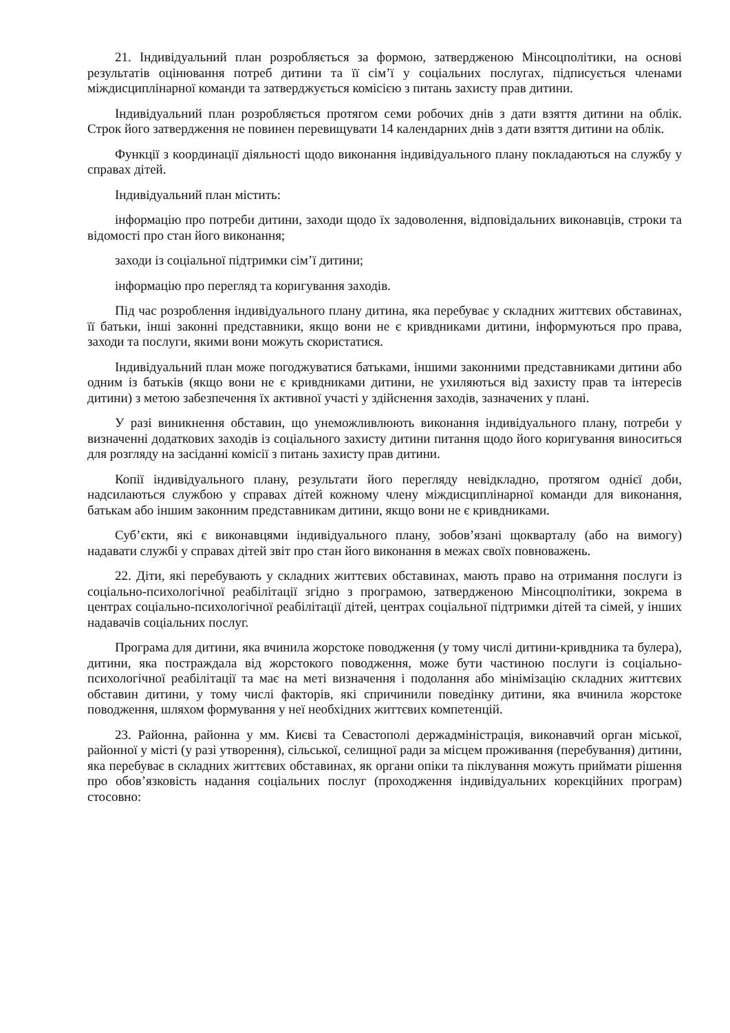21. Індивідуальний план розробляється за формою, затвердженою Мінсоцполітики, на основі результатів оцінювання потреб дитини та її сім’ї у соціальних послугах, підписується членами міждисциплінарної команди та затверджується комісією з питань захисту прав дитини.
Індивідуальний план розробляється протягом семи робочих днів з дати взяття дитини на облік. Строк його затвердження не повинен перевищувати 14 календарних днів з дати взяття дитини на облік.
Функції з координації діяльності щодо виконання індивідуального плану покладаються на службу у справах дітей.
Індивідуальний план містить:
інформацію про потреби дитини, заходи щодо їх задоволення, відповідальних виконавців, строки та відомості про стан його виконання;
заходи із соціальної підтримки сім’ї дитини;
інформацію про перегляд та коригування заходів.
Під час розроблення індивідуального плану дитина, яка перебуває у складних життєвих обставинах, її батьки, інші законні представники, якщо вони не є кривдниками дитини, інформуються про права, заходи та послуги, якими вони можуть скористатися.
Індивідуальний план може погоджуватися батьками, іншими законними представниками дитини або одним із батьків (якщо вони не є кривдниками дитини, не ухиляються від захисту прав та інтересів дитини) з метою забезпечення їх активної участі у здійснення заходів, зазначених у плані.
У разі виникнення обставин, що унеможливлюють виконання індивідуального плану, потреби у визначенні додаткових заходів із соціального захисту дитини питання щодо його коригування виноситься для розгляду на засіданні комісії з питань захисту прав дитини.
Копії індивідуального плану, результати його перегляду невідкладно, протягом однієї доби, надсилаються службою у справах дітей кожному члену міждисциплінарної команди для виконання, батькам або іншим законним представникам дитини, якщо вони не є кривдниками.
Суб’єкти, які є виконавцями індивідуального плану, зобов’язані щокварталу (або на вимогу) надавати службі у справах дітей звіт про стан його виконання в межах своїх повноважень.
22. Діти, які перебувають у складних життєвих обставинах, мають право на отримання послуги із соціально-психологічної реабілітації згідно з програмою, затвердженою Мінсоцполітики, зокрема в центрах соціально-психологічної реабілітації дітей, центрах соціальної підтримки дітей та сімей, у інших надавачів соціальних послуг.
Програма для дитини, яка вчинила жорстоке поводження (у тому числі дитини-кривдника та булера), дитини, яка постраждала від жорстокого поводження, може бути частиною послуги із соціально-психологічної реабілітації та має на меті визначення і подолання або мінімізацію складних життєвих обставин дитини, у тому числі факторів, які спричинили поведінку дитини, яка вчинила жорстоке поводження, шляхом формування у неї необхідних життєвих компетенцій.
23. Районна, районна у мм. Києві та Севастополі держадміністрація, виконавчий орган міської, районної у місті (у разі утворення), сільської, селищної ради за місцем проживання (перебування) дитини, яка перебуває в складних життєвих обставинах, як органи опіки та піклування можуть приймати рішення про обов’язковість надання соціальних послуг (проходження індивідуальних корекційних програм) стосовно: